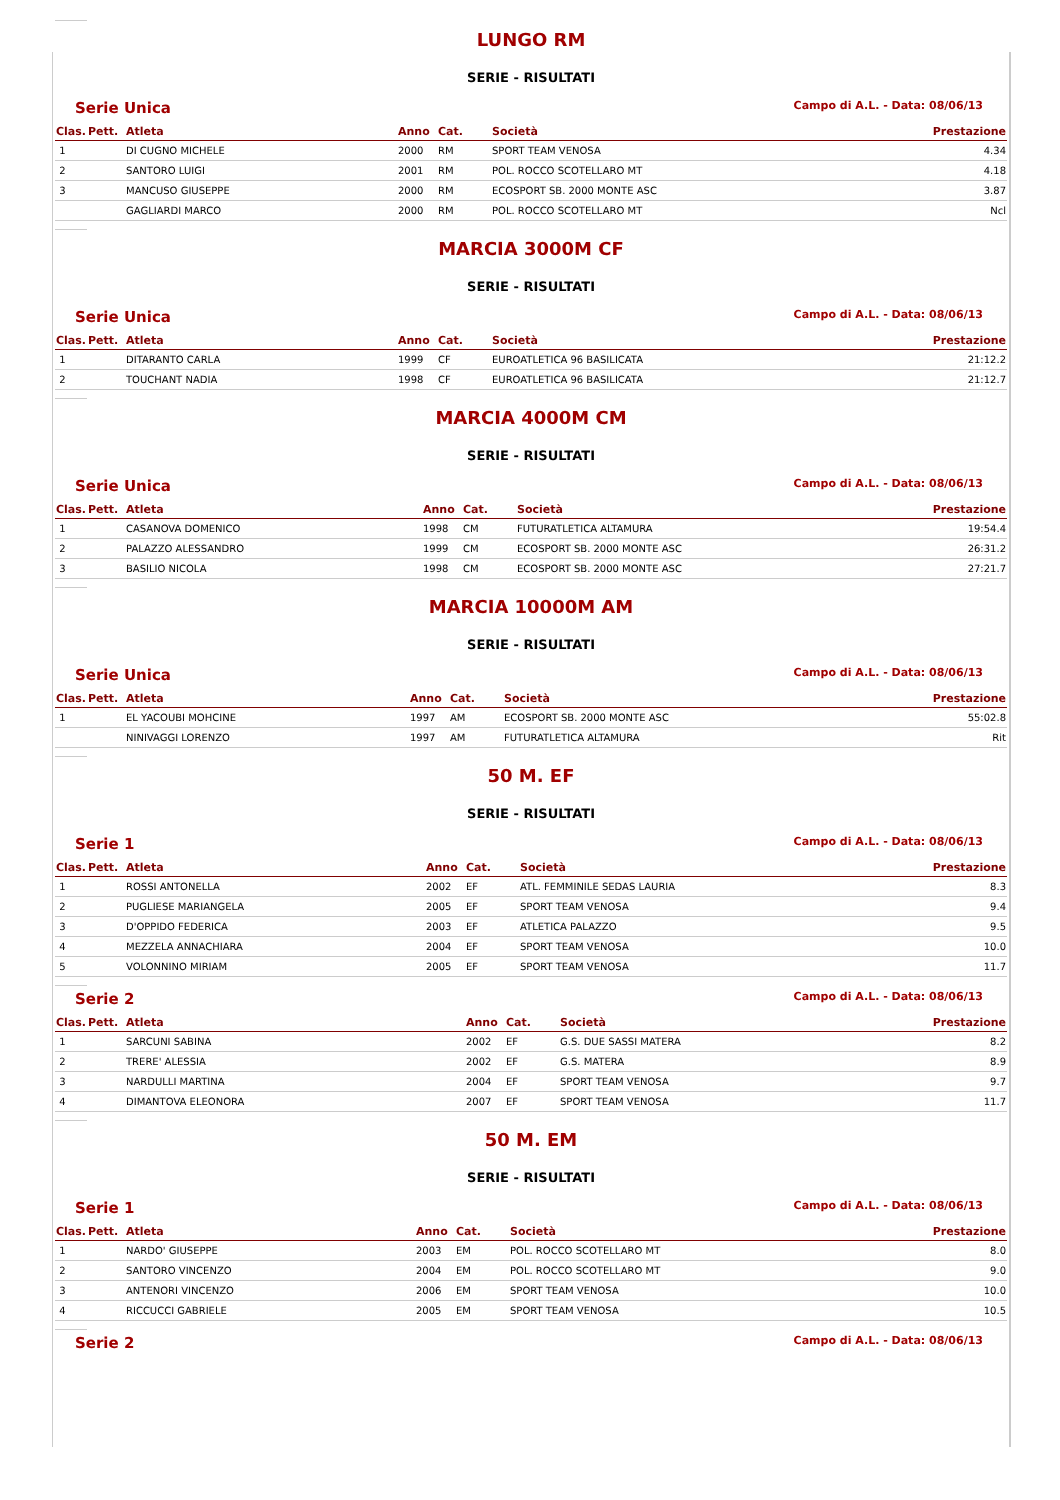LUNGO RM
SERIE - RISULTATI
Serie Unica Campo di A.L. - Data: 08/06/13
| Clas. | Pett. | Atleta | Anno | Cat. | Società | Prestazione |
| --- | --- | --- | --- | --- | --- | --- |
| 1 | | DI CUGNO MICHELE | 2000 | RM | SPORT TEAM VENOSA | 4.34 |
| 2 | | SANTORO LUIGI | 2001 | RM | POL. ROCCO SCOTELLARO MT | 4.18 |
| 3 | | MANCUSO GIUSEPPE | 2000 | RM | ECOSPORT SB. 2000 MONTE ASC | 3.87 |
| | | GAGLIARDI MARCO | 2000 | RM | POL. ROCCO SCOTELLARO MT | Ncl |
MARCIA 3000M CF
SERIE - RISULTATI
Serie Unica Campo di A.L. - Data: 08/06/13
| Clas. | Pett. | Atleta | Anno | Cat. | Società | Prestazione |
| --- | --- | --- | --- | --- | --- | --- |
| 1 | | DITARANTO CARLA | 1999 | CF | EUROATLETICA 96 BASILICATA | 21:12.2 |
| 2 | | TOUCHANT NADIA | 1998 | CF | EUROATLETICA 96 BASILICATA | 21:12.7 |
MARCIA 4000M CM
SERIE - RISULTATI
Serie Unica Campo di A.L. - Data: 08/06/13
| Clas. | Pett. | Atleta | Anno | Cat. | Società | Prestazione |
| --- | --- | --- | --- | --- | --- | --- |
| 1 | | CASANOVA DOMENICO | 1998 | CM | FUTURATLETICA ALTAMURA | 19:54.4 |
| 2 | | PALAZZO ALESSANDRO | 1999 | CM | ECOSPORT SB. 2000 MONTE ASC | 26:31.2 |
| 3 | | BASILIO NICOLA | 1998 | CM | ECOSPORT SB. 2000 MONTE ASC | 27:21.7 |
MARCIA 10000M AM
SERIE - RISULTATI
Serie Unica Campo di A.L. - Data: 08/06/13
| Clas. | Pett. | Atleta | Anno | Cat. | Società | Prestazione |
| --- | --- | --- | --- | --- | --- | --- |
| 1 | | EL YACOUBI MOHCINE | 1997 | AM | ECOSPORT SB. 2000 MONTE ASC | 55:02.8 |
| | | NINIVAGGI LORENZO | 1997 | AM | FUTURATLETICA ALTAMURA | Rit |
50 M. EF
SERIE - RISULTATI
Serie 1 Campo di A.L. - Data: 08/06/13
| Clas. | Pett. | Atleta | Anno | Cat. | Società | Prestazione |
| --- | --- | --- | --- | --- | --- | --- |
| 1 | | ROSSI ANTONELLA | 2002 | EF | ATL. FEMMINILE SEDAS LAURIA | 8.3 |
| 2 | | PUGLIESE MARIANGELA | 2005 | EF | SPORT TEAM VENOSA | 9.4 |
| 3 | | D'OPPIDO FEDERICA | 2003 | EF | ATLETICA PALAZZO | 9.5 |
| 4 | | MEZZELA ANNACHIARA | 2004 | EF | SPORT TEAM VENOSA | 10.0 |
| 5 | | VOLONNINO MIRIAM | 2005 | EF | SPORT TEAM VENOSA | 11.7 |
Serie 2 Campo di A.L. - Data: 08/06/13
| Clas. | Pett. | Atleta | Anno | Cat. | Società | Prestazione |
| --- | --- | --- | --- | --- | --- | --- |
| 1 | | SARCUNI SABINA | 2002 | EF | G.S. DUE SASSI MATERA | 8.2 |
| 2 | | TRERE' ALESSIA | 2002 | EF | G.S. MATERA | 8.9 |
| 3 | | NARDULLI MARTINA | 2004 | EF | SPORT TEAM VENOSA | 9.7 |
| 4 | | DIMANTOVA ELEONORA | 2007 | EF | SPORT TEAM VENOSA | 11.7 |
50 M. EM
SERIE - RISULTATI
Serie 1 Campo di A.L. - Data: 08/06/13
| Clas. | Pett. | Atleta | Anno | Cat. | Società | Prestazione |
| --- | --- | --- | --- | --- | --- | --- |
| 1 | | NARDO' GIUSEPPE | 2003 | EM | POL. ROCCO SCOTELLARO MT | 8.0 |
| 2 | | SANTORO VINCENZO | 2004 | EM | POL. ROCCO SCOTELLARO MT | 9.0 |
| 3 | | ANTENORI VINCENZO | 2006 | EM | SPORT TEAM VENOSA | 10.0 |
| 4 | | RICCUCCI GABRIELE | 2005 | EM | SPORT TEAM VENOSA | 10.5 |
Serie 2 Campo di A.L. - Data: 08/06/13